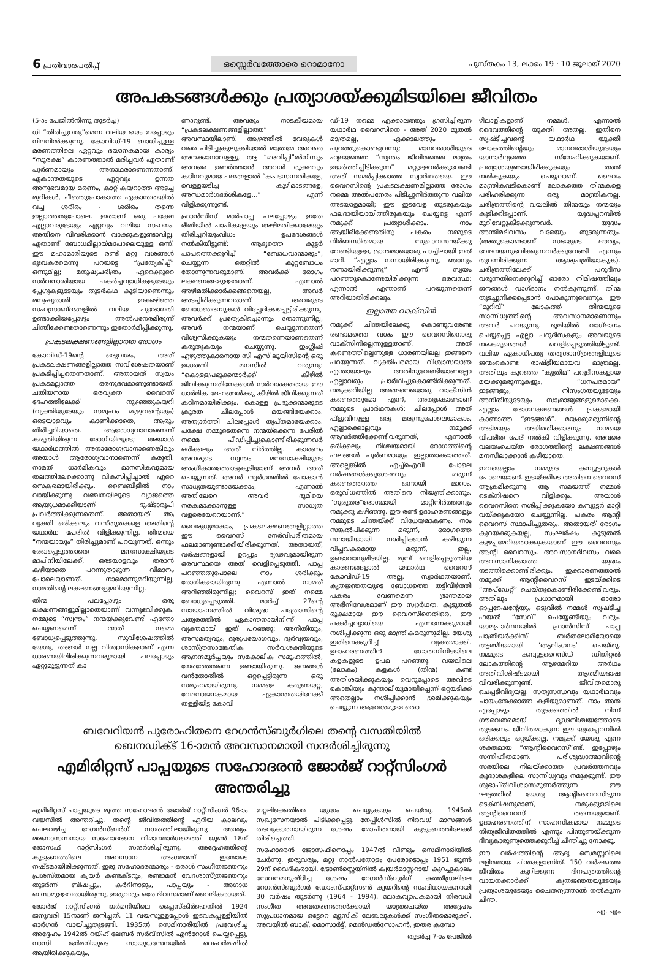6 പ്രതിവാരപതിപ്പ് ഒസ്സെർവത്തോരെ റൊമാനോ പുസ്തകം 13, ലക്കം 19 · 10 ജൂലായ് 2020
അപകടങ്ങൾക്കും പ്രത്യാശയ്ക്കുമിടയിലെ ജീവിതം
(5-ാം പേജിൽനിന്നു തുടർച്ച)
ധി “തിരിച്ചുവരു”മെന്ന വലിയ ഭയം ഇപ്പോഴും നിലനിൽക്കുന്നു. കോവിഡ്-19 ബാധിച്ചുള്ള മരണത്തിലെ ഏറ്റവും ഭയാനകമായ കാര്യം “സുരക്ഷ” കാരണത്താൽ മരിച്ചവർ ഏതാണ്ട് പൂർണമായും അനാഥരാണെന്നതാണ്. ഏകാന്തതയുടെ ഏറ്റവും ഉന്നത അനുഭവമായ മരണം, കാറ്റ് കയറാത്ത അടച്ച മുറികൾ, ചീഞ്ഞുപോകാത്ത ഏകാന്തതയിൽ വച്ച ശരീരം - ശരീരം തന്നെ ഇല്ലാത്തതുപോലെ. ഇതാണ് ഒരു പക്ഷേ എല്ലാവരുടേയും ഏറ്റവും വലിയ സഹനം. അതിനെ വിവരിക്കാൻ വാക്കുകളുണ്ടാവില്ല. ഏതാണ്ട് ബോധമില്ലായ്മപോലെയുള്ള ഒന്ന്. ഈ മഹാമാരിയുടെ രണ്ട് മറ്റു വശങ്ങൾ ദുഃഖകരമെന്നു പറയട്ടെ “പ്രത്യേകിച്ച്” ഒന്നുമില്ല; മനുഷ്യചരിത്രം ഏറെക്കുറെ സർവനാശിയായ പകർച്ചവ്യാധികളുടേയും പ്ലേഗുകളുടേയും തുടർകഥ കൂടിയാണെന്നും മനുഷ്യരാശി ഇക്കഴിഞ്ഞ സഹസ്രാബ്ദങ്ങളിൽ വലിയ പുരോഗതി ഉണ്ടാക്കിയപ്പോഴും അൽപനേരമിരുന്ന് ചിന്തിക്കേണ്ടതാണെന്നും ഇതോർമിപ്പിക്കുന്നു.
പ്രകടലക്ഷണങ്ങളില്ലാത്ത രോഗം
കോവിഡ്-19ന്റെ ഒരുവശം, അത് പ്രകടലക്ഷണങ്ങളില്ലാത്ത സവിശേഷതയാണ് പ്രകടിപ്പിച്ചതെന്നതാണ്. അതായത് സ്വയം പ്രകടമല്ലാത്ത ഒരനുഭവമാണുണ്ടായത്. ചതിയനായ ഒരവ്യക്ത വൈറസ് ദേഹത്തിലേക്ക് നുഴഞ്ഞുകയറി (വ്യക്തിയുടേയും സമൂഹം മുഴുവന്റെയും) ഒരടയാളവും കാണിക്കാതെ, ആരും തിരിച്ചറിയാതെ. ആരോഗ്യവാനാണെന്ന് കരുതിയിരുന്ന രോഗിയിലൂടെ; അയാൾ യഥാർഥത്തിൽ അനാരോഗ്യവാനാണെങ്കിലും അയാൾ ആരോഗ്യവാനാണെന്ന് കരുതി. നാമത് ധാർമികവും മാനസികവുമായ തലത്തിലേക്കൊന്നു വികസിപ്പിച്ചാൽ ഏറെ രസകരമായിരിക്കും. ബൈബിളിൽ നാം വായിക്കുന്നു വഞ്ചനയിലൂടെ വ്യാജത്തെ ആയുധമാക്കിയാണ് ദുഷ്ടാരൂപി പ്രവർത്തിക്കുന്നതെന്ന്. അതായത് ആ വ്യക്തി ഒരിക്കലും വസ്തുതകളെ അതിന്റെ യഥാർഥ പേരിൽ വിളിക്കുന്നില്ല. തിന്മയെ “നന്മയായും” തിരിച്ചുമാണ് പറയുന്നത്. ഒന്നും രേഖപ്പെടുത്താതെ മനഃസാക്ഷിയുടെ മാപിനിയിലേക്ക്, ഒരടയാളവും തരാൻ കഴിയാതെ പറന്നുതാഴുന്ന വിമാനം പോലെയാണത്. നാമൊന്നുമറിയുന്നില്ല, നാമതിന്റെ ലക്ഷണങ്ങളുമറിയുന്നില്ല.
തിന്മ പലപ്പോഴും ഒരു ലക്ഷണങ്ങളുമില്ലാതെയാണ് വന്നുഭവിക്കുക. നമ്മുടെ “സ്വന്തം” നന്മയ്ക്കുവേണ്ടി എന്തോ ചെയ്യണമെന്ന് അത് നമ്മെ ബോധ്യപ്പെടുത്തുന്നു. സുവിശേഷത്തിൽ യേശു, തങ്ങൾ നല്ല വിശ്വാസികളാണ് എന്ന ധാരണയിലിരിക്കുന്നവരുമായി പലപ്പോഴും ഏറ്റുമുട്ടുന്നത് കാ
ണാറുണ്ട്. അവരും നാടകീയമായ “പ്രകടലക്ഷണങ്ങളില്ലാത്ത” അവസ്ഥയിലാണ്. ആഴത്തിൽ വേരുകൾ വരെ പിടിച്ചുകുലുക്കിയാൽ മാത്രമേ അവരെ അനക്കാനാവുള്ളൂ. ആ “മരവിപ്പി”ൽനിന്നും അവരെ ഉണർത്താൻ അവൻ രൂക്ഷവും കഠിനവുമായ പദങ്ങളാൽ “കപടസന്നതികളേ, വെള്ളയടിച്ച കുഴിമാടങ്ങളേ, അന്ധമാർഗദർശികളേ...” എന്ന് വിളിക്കുന്നുണ്ട്.
ഫ്രാൻസിസ് മാർപാപ്പ പലപ്പോഴും ഇതേ രീതിയിൽ പാപികളേയും അഴിമതിക്കാരേയും തിരിച്ചറിയുംവിധം ഉപദേശങ്ങൾ നൽകിയിട്ടുണ്ട്: ആദ്യത്തെ കൂട്ടർ പാപത്തെക്കുറിച്ച് “ബോധവാന്മാരും”, ചെയ്യുന്ന തെറ്റിൽ കുറ്റബോധം തോന്നുന്നവരുമാണ്. അവർക്ക് രോഗം ലക്ഷണങ്ങളുള്ളതാണ്. എന്നാൽ അഴിമതിക്കാർക്കങ്ങനെയല്ല, അവർ അടച്ചിരിക്കുന്നവരാണ്. അവരുടെ ബോധഞരമ്പുകൾ വിച്ഛേദിക്കപ്പെട്ടിരിക്കുന്നു. അവർക്ക് പ്രത്യേകിച്ചൊന്നും തോന്നുന്നില്ല, അവർ നന്മയാണ് ചെയ്യുന്നതെന്ന് വിശ്വസിക്കുകയും നന്മതന്നെയാണതെന്ന് കരുതുകയും ചെയ്യുന്നു. ഇംഗ്ലീഷ് എഴുത്തുകാരനായ സി എസ് ലൂയിസിന്റെ ഒരു ഉദ്ധരണി മനസിൽ വരുന്നു: “കൊള്ളപ്രഭുക്കന്മാർക്ക് കീഴിൽ ജീവിക്കുന്നതിനേക്കാൾ സർവശക്തരായ ഈ ധാർമിക ദേഹങ്ങൾക്കു കീഴിൽ ജീവിക്കുന്നത് കഠിനമായിരിക്കും. കൊള്ള പ്രഭുക്കന്മാരുടെ ക്രൂരത ചിലപ്പോൾ മയങ്ങിയേക്കാം. അത്യാർത്തി ചിലപ്പോൾ തൃപ്തമായേക്കാം. പക്ഷേ നമ്മുടെതന്നെ നന്മയ്ക്കെന്ന പേരിൽ നമ്മെ പീഡിപ്പിച്ചുകൊണ്ടിരിക്കുന്നവർ ഒരിക്കലും അത് നിർത്തില്ല. കാരണം അവരുടെ സ്വന്തം മനഃസാക്ഷിയുടെ അംഗീകാരത്തോടുകൂടിയാണ് അവർ അത് ചെയ്യുന്നത്. അവർ സ്വർഗത്തിൽ പോകാൻ സാധ്യതയുണ്ടായേക്കാം, എന്നാൽ അതിലേറെ അവർ ഭൂമിയെ നരകമാക്കാനുള്ള സാധ്യത വളരെയേറെയാണ്.”
വൈരുധ്യമാകാം, പ്രകടലക്ഷണങ്ങളില്ലാത്ത ഈ വൈറസ് നേർവിപരീതമായ ഫലമാണുണ്ടാക്കിയിരിക്കുന്നത്. അതായത്, വർഷങ്ങളായി ഉറപ്പും ദൃഢവുമായിരുന്ന ഒരവസ്ഥയെ അത് വെളിപ്പെടുത്തി. പാപ്പ പറഞ്ഞതുപോലെ നാം ശരിക്കും രോഗികളായിരുന്നു എന്നാൽ നാമത് അറിഞ്ഞിരുന്നില്ല; വൈറസ് ഇത് നമ്മെ ബോധ്യപ്പെടുത്തി. മാർച്ച് 27ന്റെ സായാഹ്നത്തിൽ വിശുദ്ധ പത്രോസിന്റെ ചത്വരത്തിൽ ഏകാന്തനായിനിന്ന് പാപ്പ വ്യക്തമായി ഇത് പറഞ്ഞു: അനീതിയും, അസമത്വവും, ദുരുപയോഗവും, ദുർവ്യയവും, ശാസ്ത്രസാങ്കേതിക സർവശക്തിയുടെ ആനന്ദമൂർച്ഛയും സമകാലിക സമൂഹത്തിൽ, നേരത്തേതന്നെ ഉണ്ടായിരുന്നു. ജനങ്ങൾ വൻതോതിൽ ഒറ്റപ്പെട്ടിരുന്ന ഒരു സമൂഹമായിരുന്നു. നമ്മളെ കരുണയറ്റ, വേദനാജനകമായ ഏകാന്തതയിലേക്ക് തള്ളിയിട്ട കോവി
ഡ്-19 നമ്മെ എക്കാലത്തും ഗ്രസിച്ചിരുന്ന യഥാർഥ വൈറസിനെ - അത് 2020 മുതൽ മാത്രമല്ല, എക്കാലത്തും - പുറത്തുകൊണ്ടുവന്നു; മാനവരാശിയുടെ ഹൃദയത്തെ: “സ്വന്തം ജീവിതത്തെ മാത്രം ഉയർത്തിപ്പിടിക്കുന്ന” മറ്റുള്ളവർക്കുവേണ്ടി അത് സമർപ്പിക്കാത്ത സ്വാർഥതയെ. ഈ വൈറസിന്റെ പ്രകടലക്ഷണമില്ലാത്ത രോഗം നമ്മെ അൽപനേരം പിടിച്ചുനിർത്തുന്ന വലിയ അടയാളമായി; ഈ ഇടവേള തുടരുകയും ഫലദായിയായിത്തീരുകയും ചെയ്യട്ടെ എന്ന് നമുക്ക് പ്രത്യാശിക്കാം. നാം ആയിരിക്കേണ്ടതിനു പകരം നമ്മുടെ നിർബന്ധിതമായ സുഖാവസ്ഥയ്ക്കു വേണ്ടിയുള്ള, ഭ്രാന്തമായൊരു പാച്ചിലായി ഇത് മാറി. “എല്ലാം നന്നായിരിക്കുന്നു, ഞാനും നന്നായിരിക്കുന്നു” എന്ന് സ്വയം പറഞ്ഞുകൊണ്ടേയിരിക്കുന്ന ഒരവസ്ഥ; എന്നാൽ എന്താണ് പറയുന്നതെന്ന് അറിയാതിരിക്കലും.
ഇല്ലാത്ത വാക്സിൻ
നമുക്ക് ചിന്തയിലേക്കു കൊണ്ടുവരേണ്ട രണ്ടാമത്തെ വശം ഈ വൈറസിനൊരു വാക്സിനില്ലെന്നുള്ളതാണ്. അത് കണ്ടെത്തില്ലെന്നുള്ള ധാരണയിലല്ല ഇങ്ങനെ പറയുന്നത്. വ്യക്തിപരമായ വിശ്വാസയാത്ര എന്തായാലും അതിനുവേണ്ടിയാണല്ലോ എല്ലാവരും പ്രാർഥിച്ചുകൊണ്ടിരിക്കുന്നത്. നമുക്കറിയില്ല അങ്ങനെയൊരു വാക്സിൻ കണ്ടെത്തുമോ എന്ന്, അതുകൊണ്ടാണ് നമ്മുടെ പ്രാർഥനകൾ: ചിലപ്പോൾ അത് ഫ്ളുവിനുള്ള ഒരു മരുന്നുപോലെയാകാം, എല്ലാക്കൊല്ലവും നമുക്ക് ആവർത്തിക്കേണ്ടിവരുന്നത്, എന്നാൽ ഒരിക്കലും നിശ്ചയമായി രോഗത്തിന്റെ ഫലങ്ങൾ പൂർണമായും ഇല്ലാതാക്കാത്തത്. അല്ലെങ്കിൽ എച്ച്ഐവി പോലെ വർഷങ്ങൾക്കുശേഷവും മരുന്ന് കണ്ടെത്താത്ത ഒന്നായി മാറാം. ഒരുവിധത്തിൽ അതിനെ നിയന്ത്രിക്കാനും. “ഗുരുതര”രോഗമായി മാറ്റിനിർത്താനും നമുക്കു കഴിഞ്ഞു. ഈ രണ്ട് ഉദാഹരണങ്ങളും നമ്മുടെ ചിന്തയ്ക്ക് വിധേയമാകണം. നാം സങ്കൽപിക്കുന്ന മരുന്ന്, രോഗത്തെ സ്ഥായിയായി നശിപ്പിക്കാൻ കഴിയുന്ന വിപ്ലവകരമായ മരുന്ന്, ഇല്ല, ഉണ്ടാവാനുമിടയില്ല. മുമ്പ് വെളിപ്പെടുത്തിയ കാരണങ്ങളാൽ യഥാർഥ വൈറസ് കോവിഡ്-19 അല്ല, സ്വാർഥതയാണ്. കൃതജ്ഞതയുടെ ബോധത്തെ തട്ടിവീഴ്ത്തി പകരം വേണമെന്ന ഭ്രാന്തമായ അഭിനിവേശമാണ് ഈ സ്വാർഥത. കൂടുതൽ രൂക്ഷമായ ഈ വൈറസിനെതിരെ, ഈ പകർച്ചവ്യാധിയെ എന്നന്നേക്കുമായി നശിപ്പിക്കുന്ന ഒരു മാന്ത്രികമരുന്നുമില്ല. യേശു ഇതിനെക്കുറിച്ച് വ്യക്തമാക്കി. ഉദാഹരണത്തിന് ഗോതമ്പിനിടയിലെ കളകളുടെ ഉപമ പറഞ്ഞു. വയലിലെ (ലോകം) കളകൾ (തിന്മ) കണ്ട് അതിശയിക്കുകയും വെറുപ്പോടെ അവിടെ കൊങ്കിയും കൂന്താലിയുമായിച്ചെന്ന് ഒറ്റയടിക്ക് അതെല്ലാം നശിപ്പിക്കാൻ ശ്രമിക്കുകയും ചെയ്യുന്ന ആവേശമുള്ള തൊ
ബവേറിയൻ പുരോഹിതനെ റേഗൻസ്ബുർഗിലെ തന്റെ വസതിയിൽ
ബെനഡിക്ട് 16-ാമൻ അവസാനമായി സന്ദർശിച്ചിരുന്നു
എമിരിറ്റസ് പാപ്പയുടെ സഹോദരൻ ജോർജ് റാറ്റ്സിംഗർ അന്തരിച്ചു
എമിരിറ്റസ് പാപ്പയുടെ മൂത്ത സഹോദരൻ ജോർജ് റാറ്റ്സിംഗർ 96-ാം വയസിൽ അന്തരിച്ചു. തന്റെ ജീവിതത്തിന്റെ ഏറിയ കാലവും ചെലവഴിച്ച റേഗൻസ്ബർഗ് നഗരത്തിലായിരുന്നു അന്ത്യം. മരണാസന്നനായ സഹോദരനെ വിമാനമാർഗമെത്തി ജൂൺ 18ന് ജോസഫ് റാറ്റ്സിംഗർ സന്ദർശിച്ചിരുന്നു. അദ്ദേഹത്തിന്റെ കുടുംബത്തിലെ അവസാന അംഗമാണ് ഇതോടെ നഷ്ടമായിരിക്കുന്നത്. ഇരു സഹോദരന്മാരും - ഒരാൾ സംഗീതജ്ഞനും പ്രശസ്തമായ ക്വയർ കണ്ടക്ടറും, രണ്ടാമൻ വേദശാസ്ത്രജ്ഞനും തുടർന്ന് ബിഷപ്പും, കർദിനാളും, പാപ്പയും - അഗാധ ബന്ധമുള്ളവരായിരുന്നു, ഇരുവരും ഒരേ ദിവസമാണ് വൈദികരായത്.
ജോർജ് റാറ്റ്സിംഗർ ജർമനിയിലെ പ്ലൈസ്കിർഹെനിൽ 1924 ജനുവരി 15നാണ് ജനിച്ചത്. 11 വയസുള്ളപ്പോൾ ഇടവകപ്പള്ളിയിൽ ഓർഗൻ വായിച്ചുതുടങ്ങി. 1935ൽ സെമിനാരിയിൽ പ്രവേശിച്ച അദ്ദേഹം 1942ൽ റയ്ഹ് ലേബർ സർവീസിൽ എൻറോൾ ചെയ്യപ്പെട്ടു, നാസി ജർമനിയുടെ സായുധസേനയിൽ വെഹർമഷിൽ ആയിരിക്കുകയും,
ഇറ്റലിക്കെതിരെ യുദ്ധം ചെയ്യുകയും ചെയ്തു. 1945ൽ സഖ്യസേനയാൽ പിടിക്കപ്പെട്ടു. നേപ്പിൾസിൽ നിരവധി മാസങ്ങൾ തടവുകാരനായിരുന്ന ശേഷം മോചിതനായി കുടുംബത്തിലേക്ക് തിരിച്ചെത്തി.
സഹോദരൻ ജോസഫിനൊപ്പം 1947ൽ വീണ്ടും സെമിനാരിയിൽ ചേർന്നു. ഇരുവരും, മറ്റു നാൽപതോളം പേരോടൊപ്പം 1951 ജൂൺ 29ന് വൈദികരായി. ട്രോൺസ്റ്റെയ്നിൽ ക്വയർമാസ്റ്ററായി കുറച്ചുകാലം സേവനമനുഷ്ഠിച്ച ശേഷം റേഗൻസ്ബുർഗ് കത്തീഡ്രലിലെ റേഗൻസ്ബുർഗർ ഡോംസ്പാറ്റ്സൺ ക്വയറിന്റെ സംവിധായകനായി 30 വർഷം തുടർന്നു (1964 - 1994). ലോകവ്യാപകമായി നിരവധി സംഗീത അവതരണങ്ങൾക്കായി യാത്രചെയ്ത അദ്ദേഹം സുപ്രധാനമായ ഒട്ടേറെ മ്യൂസിക് ലേബലുകൾക്ക് സംഗീതമൊരുക്കി. അവയിൽ ബാക്, മൊസാർട്ട്, മെൻഡൽസോഹൻ, ഇതര കമ്പോ
തുടർച്ച 7-ാം പേജിൽ
ഴിലാളികളാണ് നമ്മൾ. എന്നാൽ ദൈവത്തിന്റെ യുക്തി അതല്ല. ഇതിനെ സൃഷ്ടിച്ചവന്റെ യഥാർഥ യുക്തി ലോകത്തിന്റെയും മാനവരാശിയുടേയും യാഥാർഥ്യത്തെ സ്നേഹിക്കുകയാണ്. പ്രത്യാശയുണ്ടായിരിക്കുകയും അത് നൽകുകയും ചെയ്യലാണ്. ദൈവം മാന്ത്രികവടികൊണ്ട് ലോകത്തെ തിന്മകളെ പരിഹരിക്കുന്ന ഒരു മാന്ത്രികനല്ല. ചരിത്രത്തിന്റെ വയലിൽ തിന്മയും നന്മയും കൂടിക്കിടപ്പാണ്. യുദ്ധപ്പറമ്പിൽ മുറിവേറ്റുകിടക്കുന്നവർ. യുദ്ധം അന്തിമദിവസം വരേയും തുടരുന്നതും. (അതുകൊണ്ടാണ് സഭയുടെ ദൗത്യം, വേദനയനുഭവിക്കുന്നവർക്കുവേണ്ടി എന്നും തുറന്നിരിക്കുന്ന ആശുപത്രിയാകുക). ചരിത്രത്തിലേക്ക് പറുദീസ വരുന്നതിനെക്കുറിച്ച് ഓരോ നിമിഷത്തിലും ജനങ്ങൾ വാഗ്ദാനം നൽകുന്നുണ്ട്. തിന്മ തുടച്ചുനീക്കപ്പെടാൻ പോകുന്നുവെന്നും. ഈ “മുറിവ്” ലോകത്ത് തിന്മയുടെ സാന്നിധ്യത്തിന്റെ അവസാനമാണെന്നും അവർ പറയുന്നു. ഭൂമിയിൽ വാഗ്ദാനം ചെയ്യപ്പെട്ട എല്ലാ പറുദീസകളും അവയുടെ നരകമുഖങ്ങൾ വെളിപ്പെടുത്തിയിട്ടുണ്ട്. വലിയ ഏകാധിപത്യ തത്വശാസ്ത്രങ്ങളിലൂടെ ജന്മംകൊണ്ട രാഷ്ട്രീയമായവ മാത്രമല്ല, അതിലും കുറഞ്ഞ “കൃത്രിമ” പറുദീസകളായ മയക്കുമരുന്നുകളും, “ധനപരമായ” ഇടങ്ങളും, നിസംഗതയുടേയും അനീതിയുടേയും സാമ്രാജ്യങ്ങളുമൊക്കെ. എല്ലാം രോഗലക്ഷണങ്ങൾ പ്രകടമായി കാണാത്ത “ഇടങ്ങൾ”. മയക്കുമരുന്നിന്റെ അടിമയും അഴിമതിക്കാരനും നന്മയെ വിപരീത പേര് നൽകി വിളിക്കുന്നു. അവരെ വലയംചെയ്ത രോഗത്തിന്റെ ലക്ഷണങ്ങൾ മനസിലാക്കാൻ കഴിയാതെ.
ഇവയെല്ലാം നമ്മുടെ കമ്പ്യൂട്ടറുകൾ പോലെയാണ്. ഇടയ്ക്കിടെ അതിനെ വൈറസ് ആക്രമിക്കുന്നു. ആ സമയത്ത് നമ്മൾ ടെക്നിഷനെ വിളിക്കും. അയാൾ വൈറസിനെ നശിപ്പിക്കുകയോ കമ്പ്യൂട്ടർ മാറ്റി വയ്ക്കുകയോ ചെയ്യുന്നില്ല. പകരം ആന്റി വൈറസ് സ്ഥാപിച്ചുതരും. അതായത് രോഗം കുറയ്ക്കുകയല്ല, സംഘർഷം കൂടുതൽ കുഴപ്പമേറിയതാക്കുകയാണ് ഈ വൈറസും ആന്റി വൈറസും. അവസാനദിവസം വരെ അവസാനിക്കാത്ത യുദ്ധം നടത്തിക്കൊണ്ടിരിക്കും. ഇക്കാരണത്താൽ നമുക്ക് ആന്റിവൈറസ് ഇടയ്ക്കിടെ “അപ്ഡേറ്റ്” ചെയ്തുകൊണ്ടിരിക്കേണ്ടിവരും. അതിലും പ്രധാനമായി ഓരോ ഓപ്പറേഷന്റേയും ഒടുവിൽ നമ്മൾ സൃഷ്ടിച്ച ഫയൽ “സേവ്” ചെയ്യേണ്ടിയും വരും. യാമപ്രാർഥനയിൽ ഫ്രാൻസിസ് പാപ്പ പാത്രിയർക്കിസ് ബർതലോമിയോയെ ആത്മീയമായി ‘ആലിംഗനം’ ചെയ്തു. നമ്മുടെ കമ്പ്യൂട്ടറൈസ്ഡ് ഡിജിറ്റൽ ലോകത്തിന്റെ ആഴമേറിയ അർഥം അതിവിശിഷ്ടമായി ആത്മീയഭാഷ വിവരിക്കുന്നുണ്ട്. ജീവിതമൊരു ചെപ്പടിവിദ്യയല്ല. സത്യസന്ധവും യഥാർഥവും ചായംതേക്കാത്ത കളിയുമാണത്. നാം അത് എപ്പോഴും തുടക്കത്തിൽ നിന്ന് ഗൗരവതരമായി ദൃഢനിശ്ചയത്തോടെ തുടരണം. ജീവിതമാകുന്ന ഈ യുദ്ധപ്പറമ്പിൽ ഒരിക്കലും ഒറ്റയ്ക്കല്ല. നമുക്ക് യേശു എന്ന ശക്തമായ “ആന്റിവൈറസ്”ണ്ട്. ഇപ്പോഴും സന്നിഹിതമാണ്. പരിശുദ്ധാത്മാവിന്റെ സഭയിലെ നിലയ്ക്കാത്ത പ്രവർത്തനവും കൂദാശകളിലെ സാന്നിധ്യവും നമുക്കുണ്ട്. ഈ ശുഭാപ്തിവിശ്വാസമുണർത്തുന്ന ഈ ഘട്ടത്തിൽ യേശു ആന്റിവൈറസിടുന്ന ടെക്നിഷനുമാണ്, നമുക്കുള്ളിലെ ആന്റിവൈറസ് തന്നെയുമാണ്. ഉദാഹരണത്തിന് സാഹസികമായ നമ്മുടെ നിത്യജീവിതത്തിൽ എന്നും പിന്തുണയ്ക്കുന്ന ദിവ്യകാരുണ്യത്തെക്കുറിച്ച് ചിന്തിച്ചു നോക്കൂ.
ഈ വർഷത്തിന്റെ ആദ്യ സെമസ്റ്ററിലെ ലളിതമായ ചിന്തകളാണിത്. 150 വർഷത്തെ ജീവിതം കുറിക്കുന്ന ദിനപത്രത്തിന്റെ വായനക്കാർക്ക് കൃതജ്ഞതയുടേയും പ്രത്യാശയുടേയും ചൈതന്യത്താൽ നൽകുന്ന ചിന്ത.
എ. എം